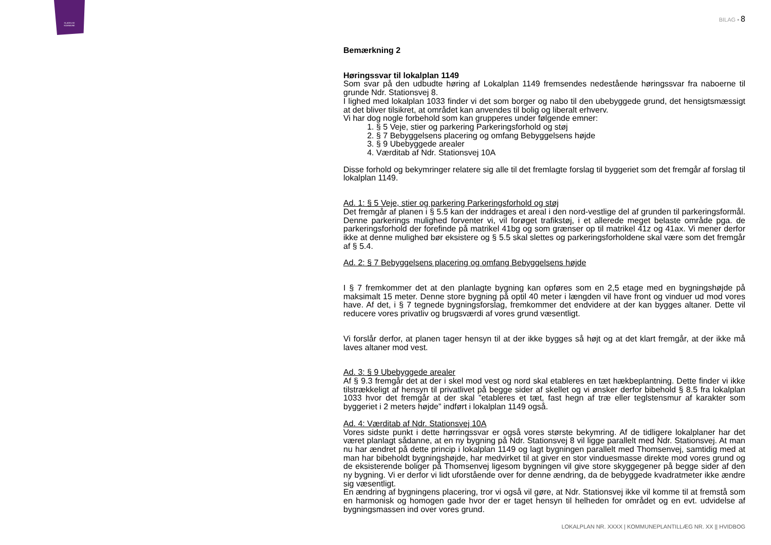SLAGELSE
KOMMUNE
BILAG ▪ 8
Bemærkning 2
Høringssvar til lokalplan 1149
Som svar på den udbudte høring af Lokalplan 1149 fremsendes nedestående høringssvar fra naboerne til grunde Ndr. Stationsvej 8.
I lighed med lokalplan 1033 finder vi det som borger og nabo til den ubebyggede grund, det hensigtsmæssigt at det bliver tilsikret, at området kan anvendes til bolig og liberalt erhverv.
Vi har dog nogle forbehold som kan grupperes under følgende emner:
1. § 5 Veje, stier og parkering Parkeringsforhold og støj
2. § 7 Bebyggelsens placering og omfang Bebyggelsens højde
3. § 9 Ubebyggede arealer
4. Værditab af Ndr. Stationsvej 10A
Disse forhold og bekymringer relatere sig alle til det fremlagte forslag til byggeriet som det fremgår af forslag til lokalplan 1149.
Ad. 1: § 5 Veje, stier og parkering Parkeringsforhold og støj
Det fremgår af planen i § 5.5 kan der inddrages et areal i den nord-vestlige del af grunden til parkeringsformål. Denne parkerings mulighed forventer vi, vil forøget trafikstøj, i et allerede meget belaste område pga. de parkeringsforhold der forefinde på matrikel 41bg og som grænser op til matrikel 41z og 41ax. Vi mener derfor ikke at denne mulighed bør eksistere og § 5.5 skal slettes og parkeringsforholdene skal være som det fremgår af § 5.4.
Ad. 2: § 7 Bebyggelsens placering og omfang Bebyggelsens højde
I § 7 fremkommer det at den planlagte bygning kan opføres som en 2,5 etage med en bygningshøjde på maksimalt 15 meter. Denne store bygning på optil 40 meter i længden vil have front og vinduer ud mod vores have. Af det, i § 7 tegnede bygningsforslag, fremkommer det endvidere at der kan bygges altaner. Dette vil reducere vores privatliv og brugsværdi af vores grund væsentligt.
Vi forslår derfor, at planen tager hensyn til at der ikke bygges så højt og at det klart fremgår, at der ikke må laves altaner mod vest.
Ad. 3: § 9 Ubebyggede arealer
Af § 9.3 fremgår det at der i skel mod vest og nord skal etableres en tæt hækbeplantning. Dette finder vi ikke tilstrækkeligt af hensyn til privatlivet på begge sider af skellet og vi ønsker derfor bibehold § 8.5 fra lokalplan 1033 hvor det fremgår at der skal ”etableres et tæt, fast hegn af træ eller teglstensmur af karakter som byggeriet i 2 meters højde” indført i lokalplan 1149 også.
Ad. 4: Værditab af Ndr. Stationsvej 10A
Vores sidste punkt i dette hørringssvar er også vores største bekymring. Af de tidligere lokalplaner har det været planlagt sådanne, at en ny bygning på Ndr. Stationsvej 8 vil ligge parallelt med Ndr. Stationsvej. At man nu har ændret på dette princip i lokalplan 1149 og lagt bygningen parallelt med Thomsenvej, samtidig med at man har bibeholdt bygningshøjde, har medvirket til at giver en stor vinduesmasse direkte mod vores grund og de eksisterende boliger på Thomsenvej ligesom bygningen vil give store skyggegener på begge sider af den ny bygning. Vi er derfor vi lidt uforstående over for denne ændring, da de bebyggede kvadratmeter ikke ændre sig væsentligt.
En ændring af bygningens placering, tror vi også vil gøre, at Ndr. Stationsvej ikke vil komme til at fremstå som en harmonisk og homogen gade hvor der er taget hensyn til helheden for området og en evt. udvidelse af bygningsmassen ind over vores grund.
LOKALPLAN NR. XXXX | KOMMUNEPLANTILLÆG NR. XX || HVIDBOG